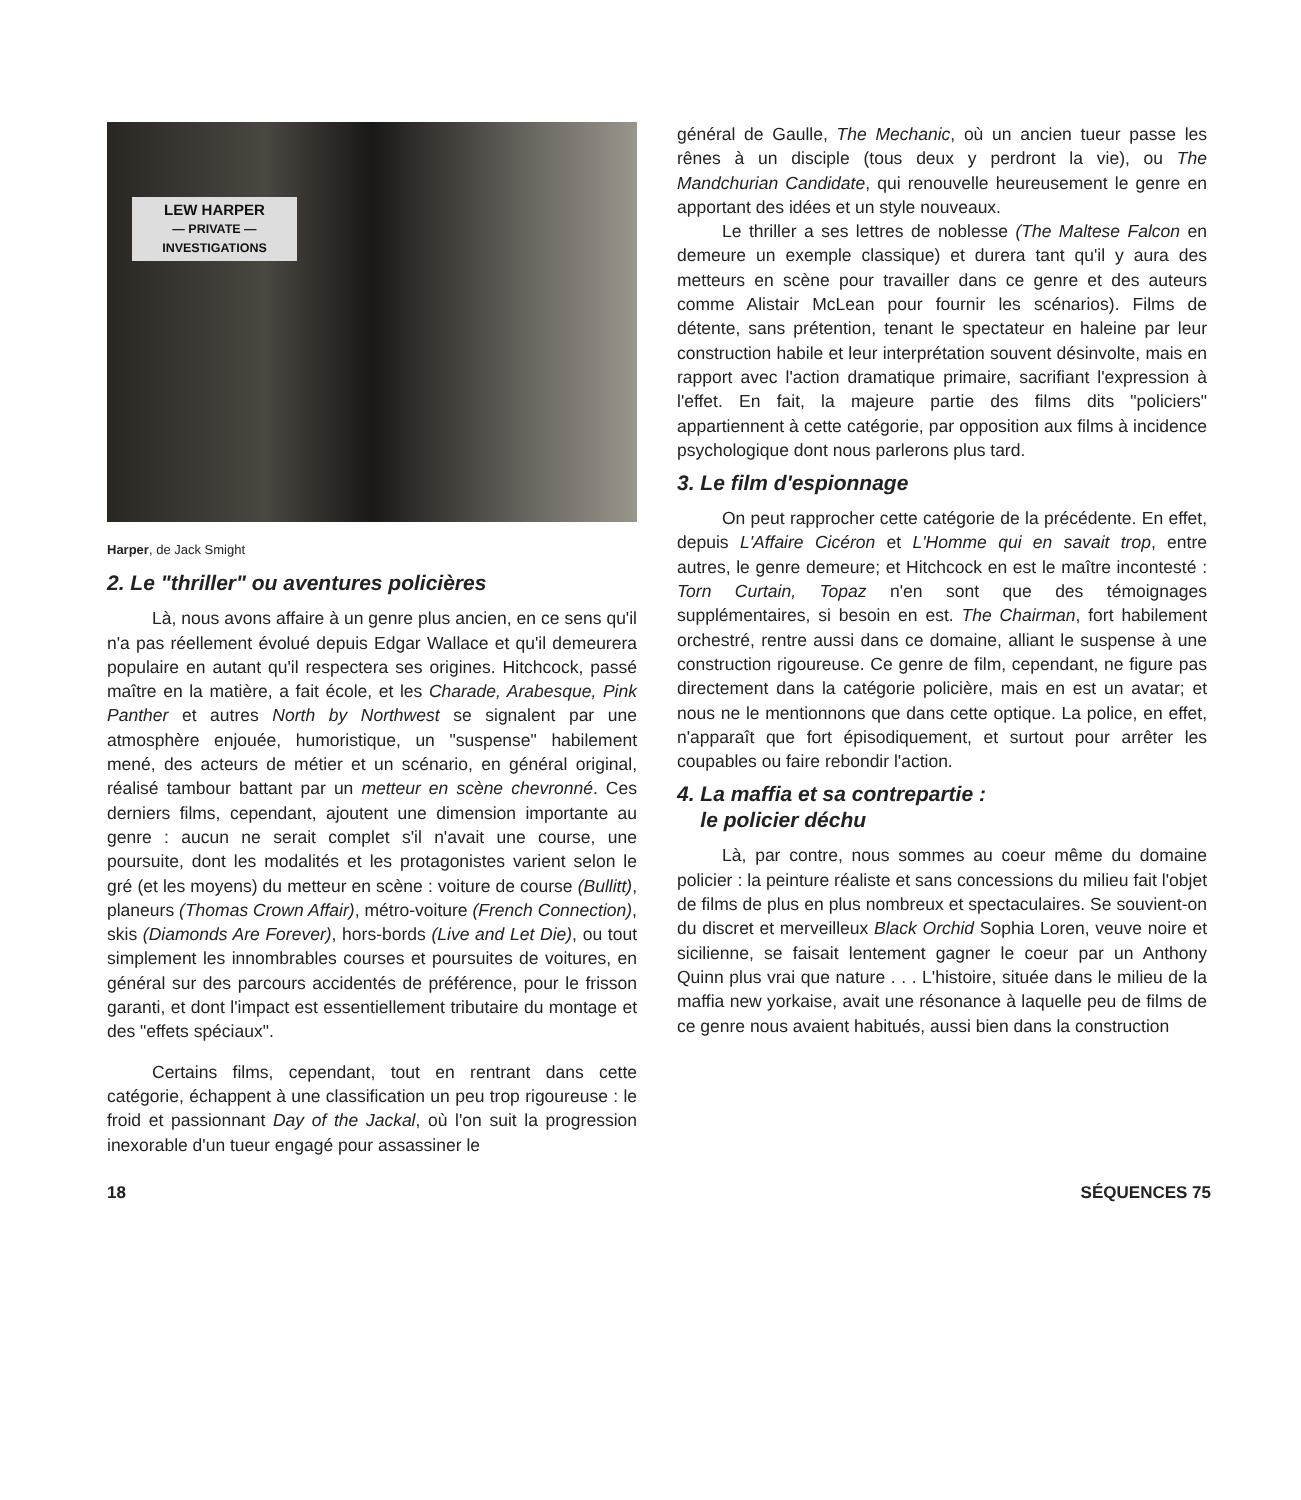LEW HARPER
— PRIVATE —
INVESTIGATIONS
Harper, de Jack Smight
2. Le "thriller" ou aventures policières
Là, nous avons affaire à un genre plus ancien, en ce sens qu'il n'a pas réellement évolué depuis Edgar Wallace et qu'il demeurera populaire en autant qu'il respectera ses origines. Hitchcock, passé maître en la matière, a fait école, et les Charade, Arabesque, Pink Panther et autres North by Northwest se signalent par une atmosphère enjouée, humoristique, un "suspense" habilement mené, des acteurs de métier et un scénario, en général original, réalisé tambour battant par un metteur en scène chevronné. Ces derniers films, cependant, ajoutent une dimension importante au genre : aucun ne serait complet s'il n'avait une course, une poursuite, dont les modalités et les protagonistes varient selon le gré (et les moyens) du metteur en scène : voiture de course (Bullitt), planeurs (Thomas Crown Affair), métro-voiture (French Connection), skis (Diamonds Are Forever), hors-bords (Live and Let Die), ou tout simplement les innombrables courses et poursuites de voitures, en général sur des parcours accidentés de préférence, pour le frisson garanti, et dont l'impact est essentiellement tributaire du montage et des "effets spéciaux".
Certains films, cependant, tout en rentrant dans cette catégorie, échappent à une classification un peu trop rigoureuse : le froid et passionnant Day of the Jackal, où l'on suit la progression inexorable d'un tueur engagé pour assassiner le
général de Gaulle, The Mechanic, où un ancien tueur passe les rênes à un disciple (tous deux y perdront la vie), ou The Mandchurian Candidate, qui renouvelle heureusement le genre en apportant des idées et un style nouveaux.
Le thriller a ses lettres de noblesse (The Maltese Falcon en demeure un exemple classique) et durera tant qu'il y aura des metteurs en scène pour travailler dans ce genre et des auteurs comme Alistair McLean pour fournir les scénarios). Films de détente, sans prétention, tenant le spectateur en haleine par leur construction habile et leur interprétation souvent désinvolte, mais en rapport avec l'action dramatique primaire, sacrifiant l'expression à l'effet. En fait, la majeure partie des films dits "policiers" appartiennent à cette catégorie, par opposition aux films à incidence psychologique dont nous parlerons plus tard.
3. Le film d'espionnage
On peut rapprocher cette catégorie de la précédente. En effet, depuis L'Affaire Cicéron et L'Homme qui en savait trop, entre autres, le genre demeure; et Hitchcock en est le maître incontesté : Torn Curtain, Topaz n'en sont que des témoignages supplémentaires, si besoin en est. The Chairman, fort habilement orchestré, rentre aussi dans ce domaine, alliant le suspense à une construction rigoureuse. Ce genre de film, cependant, ne figure pas directement dans la catégorie policière, mais en est un avatar; et nous ne le mentionnons que dans cette optique. La police, en effet, n'apparaît que fort épisodiquement, et surtout pour arrêter les coupables ou faire rebondir l'action.
4. La maffia et sa contrepartie :
le policier déchu
Là, par contre, nous sommes au coeur même du domaine policier : la peinture réaliste et sans concessions du milieu fait l'objet de films de plus en plus nombreux et spectaculaires. Se souvient-on du discret et merveilleux Black Orchid Sophia Loren, veuve noire et sicilienne, se faisait lentement gagner le coeur par un Anthony Quinn plus vrai que nature . . . L'histoire, située dans le milieu de la maffia new yorkaise, avait une résonance à laquelle peu de films de ce genre nous avaient habitués, aussi bien dans la construction
18 SÉQUENCES 75